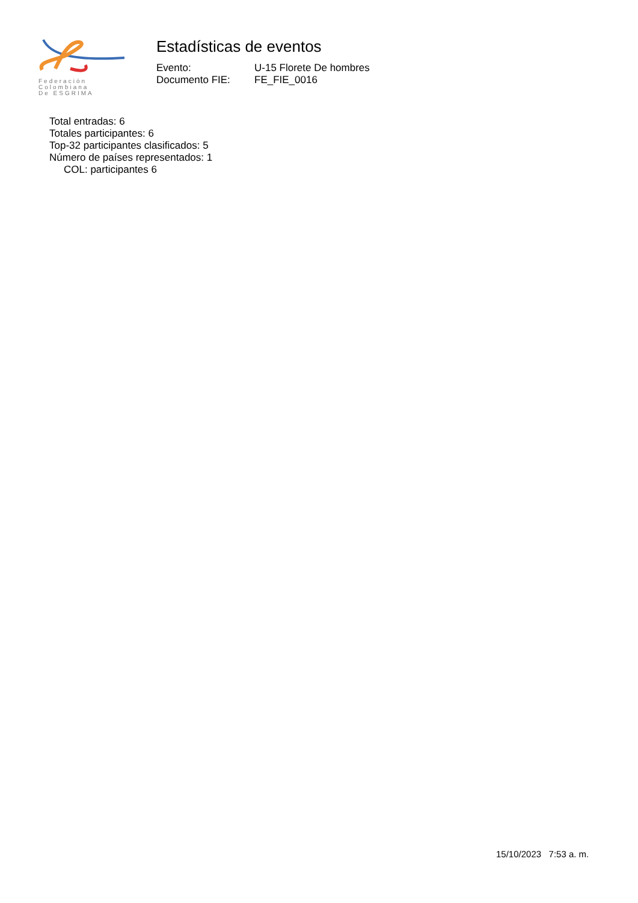Federación
Colombiana
De ESGRIMA
Estadísticas de eventos
| Evento: | U-15 Florete De hombres |
| Documento FIE: | FE_FIE_0016 |
Total entradas: 6
Totales participantes: 6
Top-32 participantes clasificados: 5
Número de países representados: 1
COL: participantes 6
15/10/2023 7:53 a. m.